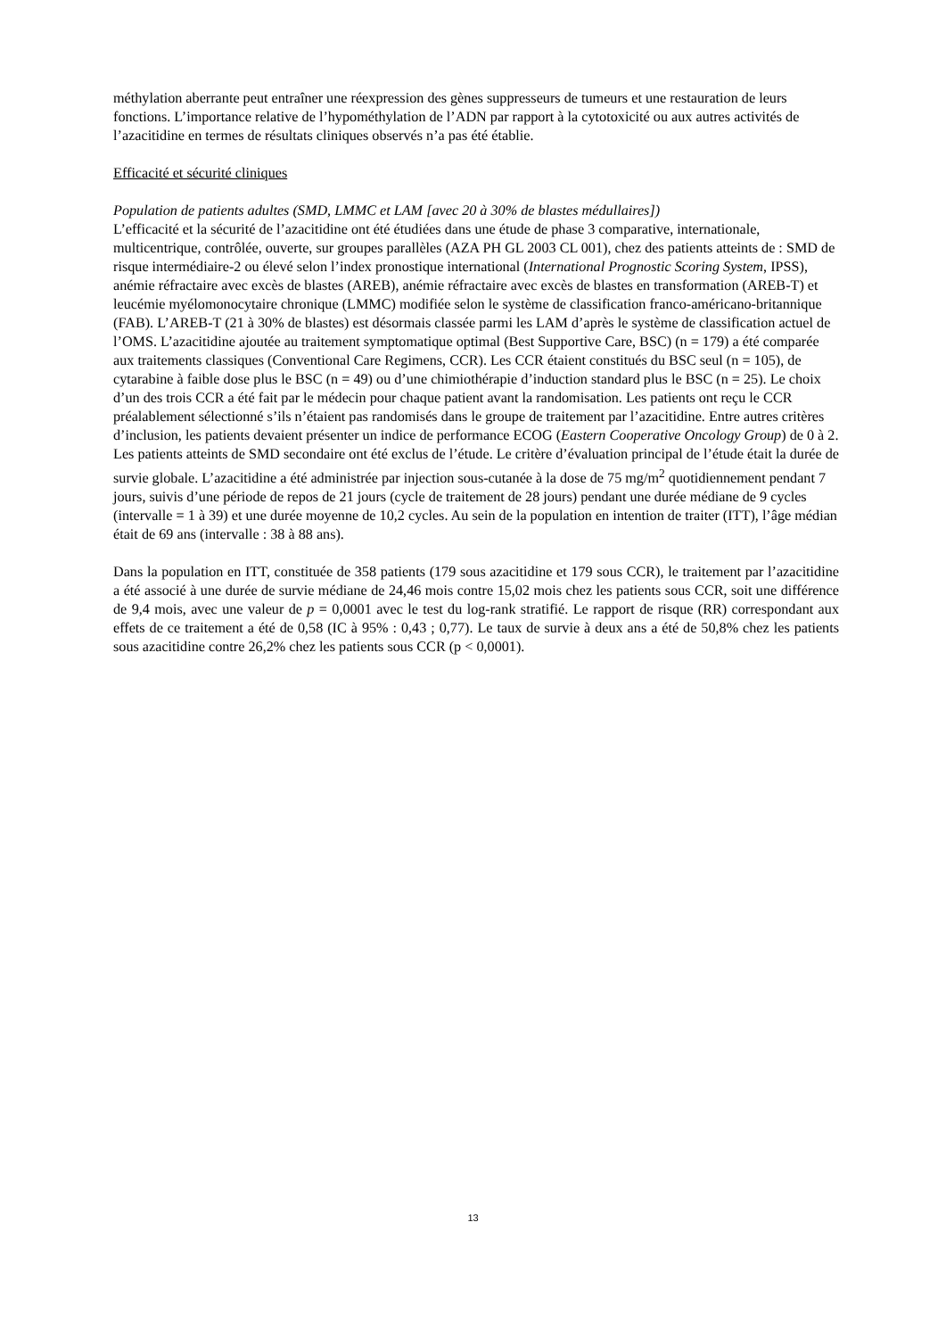méthylation aberrante peut entraîner une réexpression des gènes suppresseurs de tumeurs et une restauration de leurs fonctions. L’importance relative de l’hypométhylation de l’ADN par rapport à la cytotoxicité ou aux autres activités de l’azacitidine en termes de résultats cliniques observés n’a pas été établie.
Efficacité et sécurité cliniques
Population de patients adultes (SMD, LMMC et LAM [avec 20 à 30% de blastes médullaires])
L’efficacité et la sécurité de l’azacitidine ont été étudiées dans une étude de phase 3 comparative, internationale, multicentrique, contrôlée, ouverte, sur groupes parallèles (AZA PH GL 2003 CL 001), chez des patients atteints de : SMD de risque intermédiaire-2 ou élevé selon l’index pronostique international (International Prognostic Scoring System, IPSS), anémie réfractaire avec excès de blastes (AREB), anémie réfractaire avec excès de blastes en transformation (AREB-T) et leucémie myélomonocytaire chronique (LMMC) modifiée selon le système de classification franco-américano-britannique (FAB). L’AREB-T (21 à 30% de blastes) est désormais classée parmi les LAM d’après le système de classification actuel de l’OMS. L’azacitidine ajoutée au traitement symptomatique optimal (Best Supportive Care, BSC) (n = 179) a été comparée aux traitements classiques (Conventional Care Regimens, CCR). Les CCR étaient constitués du BSC seul (n = 105), de cytarabine à faible dose plus le BSC (n = 49) ou d’une chimiothérapie d’induction standard plus le BSC (n = 25). Le choix d’un des trois CCR a été fait par le médecin pour chaque patient avant la randomisation. Les patients ont reçu le CCR préalablement sélectionné s’ils n’étaient pas randomisés dans le groupe de traitement par l’azacitidine. Entre autres critères d’inclusion, les patients devaient présenter un indice de performance ECOG (Eastern Cooperative Oncology Group) de 0 à 2. Les patients atteints de SMD secondaire ont été exclus de l’étude. Le critère d’évaluation principal de l’étude était la durée de survie globale. L’azacitidine a été administrée par injection sous-cutanée à la dose de 75 mg/m<sup>2</sup> quotidiennement pendant 7 jours, suivis d’une période de repos de 21 jours (cycle de traitement de 28 jours) pendant une durée médiane de 9 cycles (intervalle = 1 à 39) et une durée moyenne de 10,2 cycles. Au sein de la population en intention de traiter (ITT), l’âge médian était de 69 ans (intervalle : 38 à 88 ans).
Dans la population en ITT, constituée de 358 patients (179 sous azacitidine et 179 sous CCR), le traitement par l’azacitidine a été associé à une durée de survie médiane de 24,46 mois contre 15,02 mois chez les patients sous CCR, soit une différence de 9,4 mois, avec une valeur de p = 0,0001 avec le test du log-rank stratifié. Le rapport de risque (RR) correspondant aux effets de ce traitement a été de 0,58 (IC à 95% : 0,43 ; 0,77). Le taux de survie à deux ans a été de 50,8% chez les patients sous azacitidine contre 26,2% chez les patients sous CCR (p < 0,0001).
13